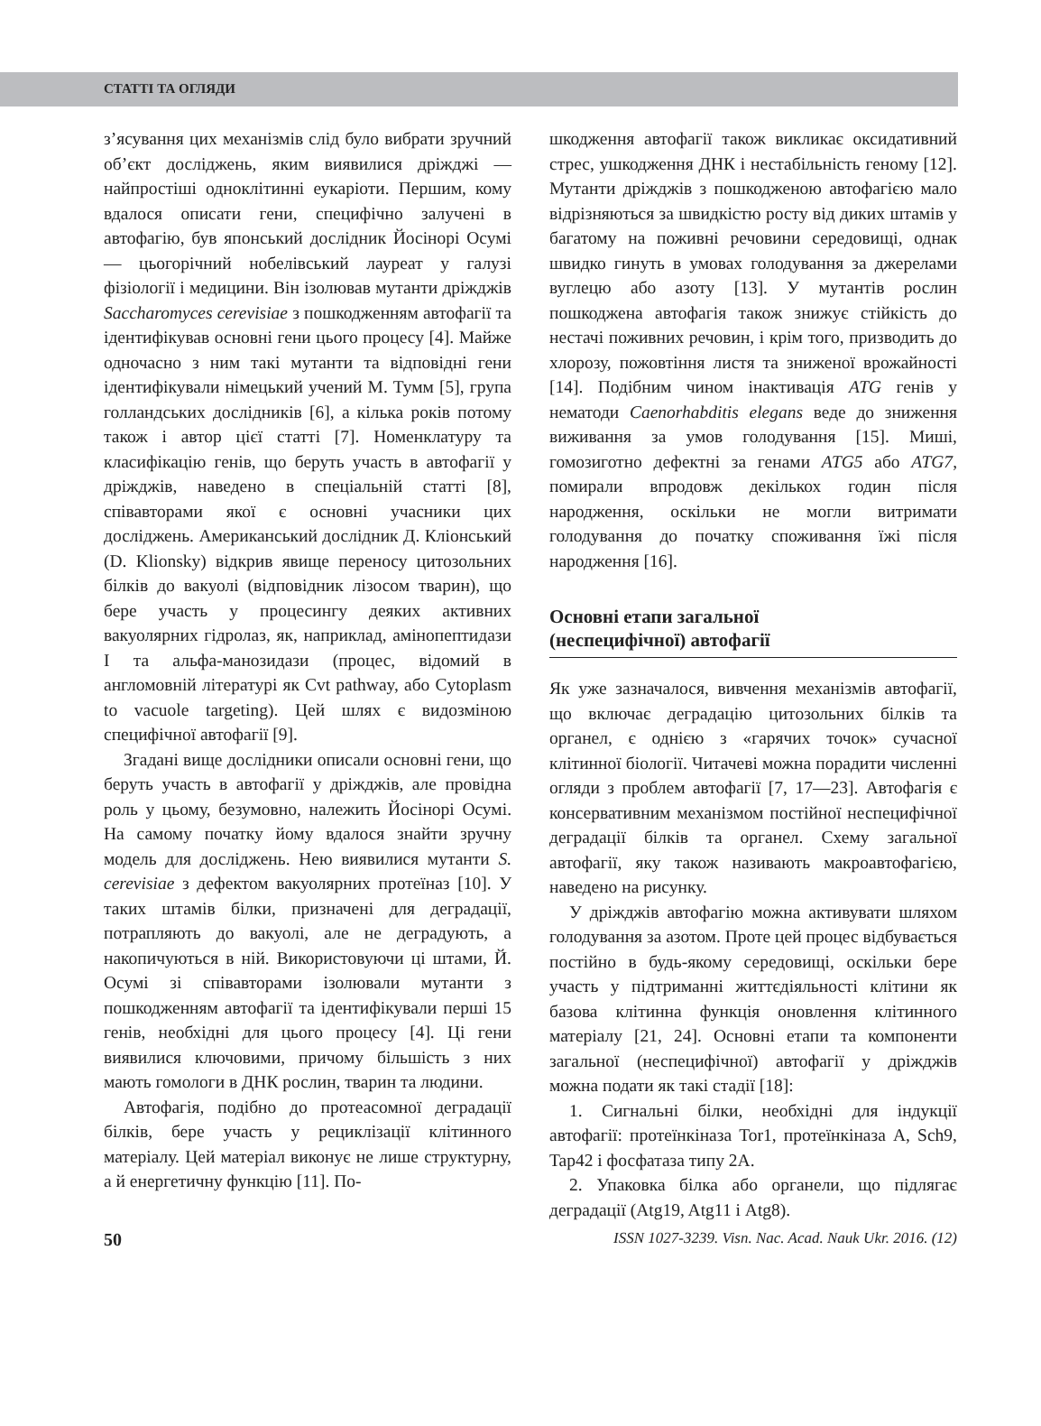СТАТТІ ТА ОГЛЯДИ
з’ясування цих механізмів слід було вибрати зручний об’єкт досліджень, яким виявилися дріжджі — найпростіші одноклітинні еукаріоти. Першим, кому вдалося описати гени, специфічно залучені в автофагію, був японський дослідник Йосінорі Осумі — цьогорічний нобелівський лауреат у галузі фізіології і медицини. Він ізолював мутанти дріжджів Saccharomyces cerevisiae з пошкодженням автофагії та ідентифікував основні гени цього процесу [4]. Майже одночасно з ним такі мутанти та відповідні гени ідентифікували німецький учений М. Тумм [5], група голландських дослідників [6], а кілька років потому також і автор цієї статті [7]. Номенклатуру та класифікацію генів, що беруть участь в автофагії у дріжджів, наведено в спеціальній статті [8], співавторами якої є основні учасники цих досліджень. Американський дослідник Д. Кліонський (D. Klionsky) відкрив явище переносу цитозольних білків до вакуолі (відповідник лізосом тварин), що бере участь у процесингу деяких активних вакуолярних гідролаз, як, наприклад, амінопептидази I та альфа-манозидази (процес, відомий в англомовній літературі як Cvt pathway, або Cytoplasm to vacuole targeting). Цей шлях є видозміною специфічної автофагії [9].
Згадані вище дослідники описали основні гени, що беруть участь в автофагії у дріжджів, але провідна роль у цьому, безумовно, належить Йосінорі Осумі. На самому початку йому вдалося знайти зручну модель для досліджень. Нею виявилися мутанти S. cerevisiae з дефектом вакуолярних протеїназ [10]. У таких штамів білки, призначені для деградації, потрапляють до вакуолі, але не деградують, а накопичуються в ній. Використовуючи ці штами, Й. Осумі зі співавторами ізолювали мутанти з пошкодженням автофагії та ідентифікували перші 15 генів, необхідні для цього процесу [4]. Ці гени виявилися ключовими, причому більшість з них мають гомологи в ДНК рослин, тварин та людини.
Автофагія, подібно до протеасомної деградації білків, бере участь у рециклізації клітинного матеріалу. Цей матеріал виконує не лише структурну, а й енергетичну функцію [11]. По-
шкодження автофагії також викликає оксидативний стрес, ушкодження ДНК і нестабільність геному [12]. Мутанти дріжджів з пошкодженою автофагією мало відрізняються за швидкістю росту від диких штамів у багатому на поживні речовини середовищі, однак швидко гинуть в умовах голодування за джерелами вуглецю або азоту [13]. У мутантів рослин пошкоджена автофагія також знижує стійкість до нестачі поживних речовин, і крім того, призводить до хлорозу, пожовтіння листя та зниженої врожайності [14]. Подібним чином інактивація ATG генів у нематоди Caenorhabditis elegans веде до зниження виживання за умов голодування [15]. Миші, гомозиготно дефектні за генами ATG5 або ATG7, помирали впродовж декількох годин після народження, оскільки не могли витримати голодування до початку споживання їжі після народження [16].
Основні етапи загальної
(неспецифічної) автофагії
Як уже зазначалося, вивчення механізмів автофагії, що включає деградацію цитозольних білків та органел, є однією з «гарячих точок» сучасної клітинної біології. Читачеві можна порадити численні огляди з проблем автофагії [7, 17—23]. Автофагія є консервативним механізмом постійної неспецифічної деградації білків та органел. Схему загальної автофагії, яку також називають макроавтофагією, наведено на рисунку.
У дріжджів автофагію можна активувати шляхом голодування за азотом. Проте цей процес відбувається постійно в будь-якому середовищі, оскільки бере участь у підтриманні життєдіяльності клітини як базова клітинна функція оновлення клітинного матеріалу [21, 24]. Основні етапи та компоненти загальної (неспецифічної) автофагії у дріжджів можна подати як такі стадії [18]:
1. Сигнальні білки, необхідні для індукції автофагії: протеїнкіназа Tor1, протеїнкіназа A, Sch9, Tap42 і фосфатаза типу 2A.
2. Упаковка білка або органели, що підлягає деградації (Atg19, Atg11 і Atg8).
50 ISSN 1027-3239. Visn. Nac. Acad. Nauk Ukr. 2016. (12)